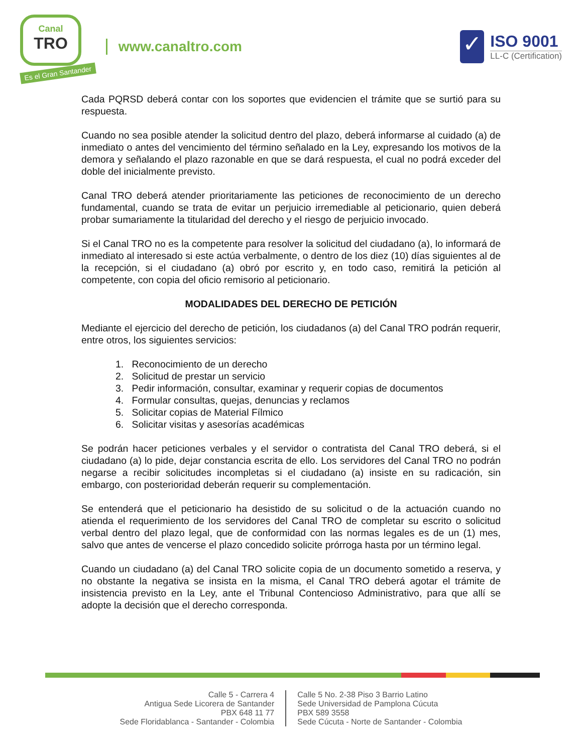Canal
TRO
Es el Gran Santander
www.canaltro.com
✓
ISO 9001
LL-C (Certification)
Cada PQRSD deberá contar con los soportes que evidencien el trámite que se surtió para su respuesta.
Cuando no sea posible atender la solicitud dentro del plazo, deberá informarse al cuidado (a) de inmediato o antes del vencimiento del término señalado en la Ley, expresando los motivos de la demora y señalando el plazo razonable en que se dará respuesta, el cual no podrá exceder del doble del inicialmente previsto.
Canal TRO deberá atender prioritariamente las peticiones de reconocimiento de un derecho fundamental, cuando se trata de evitar un perjuicio irremediable al peticionario, quien deberá probar sumariamente la titularidad del derecho y el riesgo de perjuicio invocado.
Si el Canal TRO no es la competente para resolver la solicitud del ciudadano (a), lo informará de inmediato al interesado si este actúa verbalmente, o dentro de los diez (10) días siguientes al de la recepción, si el ciudadano (a) obró por escrito y, en todo caso, remitirá la petición al competente, con copia del oficio remisorio al peticionario.
MODALIDADES DEL DERECHO DE PETICIÓN
Mediante el ejercicio del derecho de petición, los ciudadanos (a) del Canal TRO podrán requerir, entre otros, los siguientes servicios:
1. Reconocimiento de un derecho
2. Solicitud de prestar un servicio
3. Pedir información, consultar, examinar y requerir copias de documentos
4. Formular consultas, quejas, denuncias y reclamos
5. Solicitar copias de Material Fílmico
6. Solicitar visitas y asesorías académicas
Se podrán hacer peticiones verbales y el servidor o contratista del Canal TRO deberá, si el ciudadano (a) lo pide, dejar constancia escrita de ello. Los servidores del Canal TRO no podrán negarse a recibir solicitudes incompletas si el ciudadano (a) insiste en su radicación, sin embargo, con posterioridad deberán requerir su complementación.
Se entenderá que el peticionario ha desistido de su solicitud o de la actuación cuando no atienda el requerimiento de los servidores del Canal TRO de completar su escrito o solicitud verbal dentro del plazo legal, que de conformidad con las normas legales es de un (1) mes, salvo que antes de vencerse el plazo concedido solicite prórroga hasta por un término legal.
Cuando un ciudadano (a) del Canal TRO solicite copia de un documento sometido a reserva, y no obstante la negativa se insista en la misma, el Canal TRO deberá agotar el trámite de insistencia previsto en la Ley, ante el Tribunal Contencioso Administrativo, para que allí se adopte la decisión que el derecho corresponda.
Calle 5 - Carrera 4
Antigua Sede Licorera de Santander
PBX 648 11 77
Sede Floridablanca - Santander - Colombia
Calle 5 No. 2-38 Piso 3 Barrio Latino
Sede Universidad de Pamplona Cúcuta
PBX 589 3558
Sede Cúcuta - Norte de Santander - Colombia